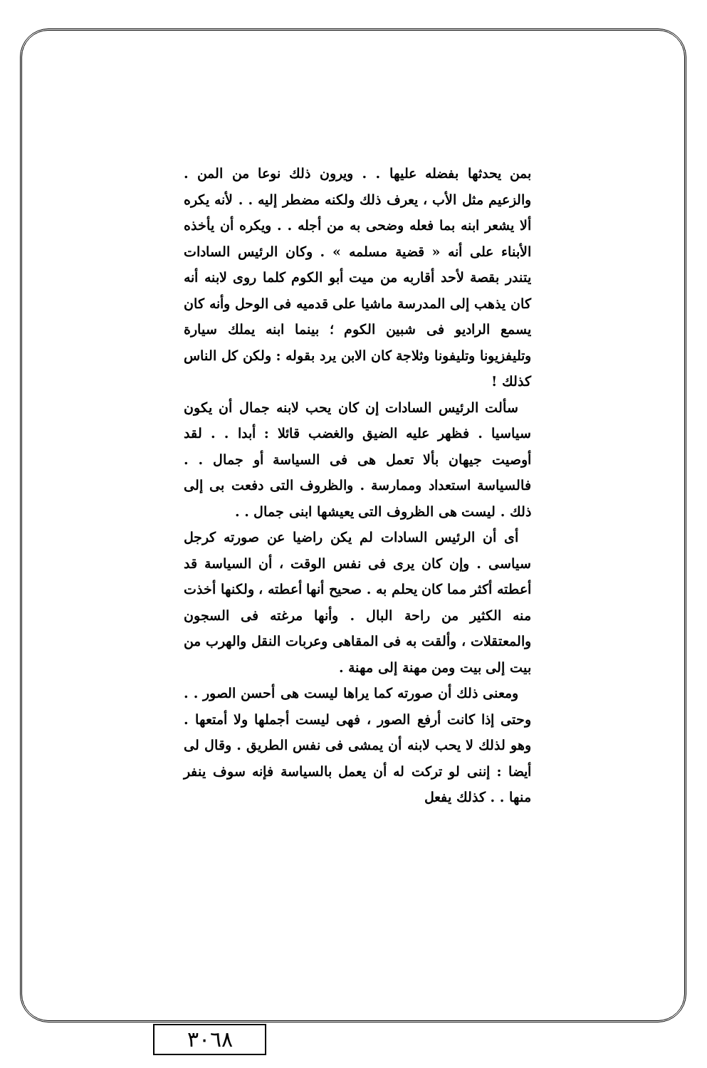بمن يحدثها بفضله عليها . . ويرون ذلك نوعا من المن . والزعيم مثل الأب ، يعرف ذلك ولكنه مضطر إليه . . لأنه يكره ألا يشعر ابنه بما فعله وضحى به من أجله . . ويكره أن يأخذه الأبناء على أنه « قضية مسلمه » . وكان الرئيس السادات يتندر بقصة لأحد أقاربه من ميت أبو الكوم كلما روى لابنه أنه كان يذهب إلى المدرسة ماشيا على قدميه فى الوحل وأنه كان يسمع الراديو فى شبين الكوم ؛ بينما ابنه يملك سيارة وتليفزيونا وتليفونا وثلاجة كان الابن يرد بقوله : ولكن كل الناس كذلك !
سألت الرئيس السادات إن كان يحب لابنه جمال أن يكون سياسيا . فظهر عليه الضيق والغضب قائلا : أبدا . . لقد أوصيت جيهان بألا تعمل هى فى السياسة أو جمال . . فالسياسة استعداد وممارسة . والظروف التى دفعت بى إلى ذلك . ليست هى الظروف التى يعيشها ابنى جمال . .
أى أن الرئيس السادات لم يكن راضيا عن صورته كرجل سياسى . وإن كان يرى فى نفس الوقت ، أن السياسة قد أعطته أكثر مما كان يحلم به . صحيح أنها أعطته ، ولكنها أخذت منه الكثير من راحة البال . وأنها مرغته فى السجون والمعتقلات ، وألقت به فى المقاهى وعربات النقل والهرب من بيت إلى بيت ومن مهنة إلى مهنة .
ومعنى ذلك أن صورته كما يراها ليست هى أحسن الصور . . وحتى إذا كانت أرفع الصور ، فهى ليست أجملها ولا أمتعها . وهو لذلك لا يحب لابنه أن يمشى فى نفس الطريق . وقال لى أيضا : إننى لو تركت له أن يعمل بالسياسة فإنه سوف ينفر منها . . كذلك يفعل
٣٠٦٨